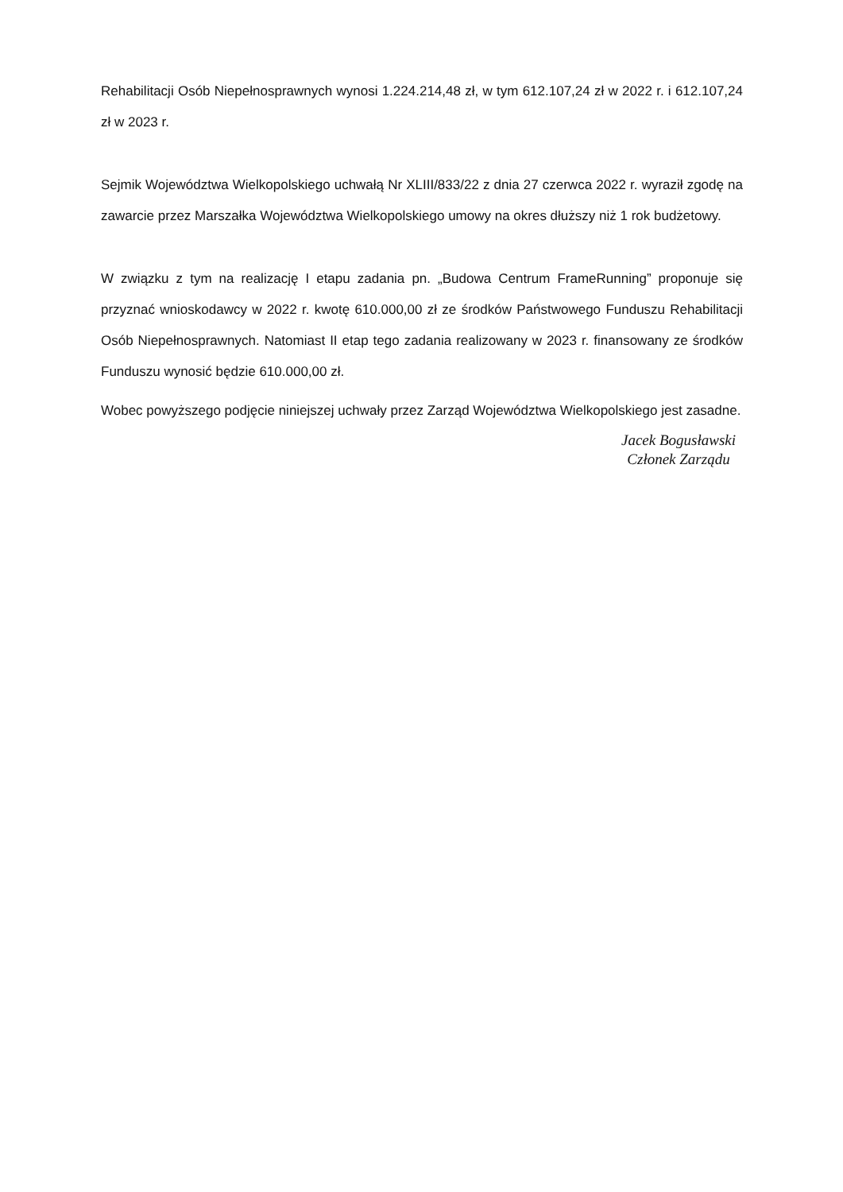Rehabilitacji Osób Niepełnosprawnych wynosi 1.224.214,48 zł, w tym 612.107,24 zł w 2022 r. i 612.107,24 zł w 2023 r.
Sejmik Województwa Wielkopolskiego uchwałą Nr XLIII/833/22 z dnia 27 czerwca 2022 r. wyraził zgodę na zawarcie przez Marszałka Województwa Wielkopolskiego umowy na okres dłuższy niż 1 rok budżetowy.
W związku z tym na realizację I etapu zadania pn. „Budowa Centrum FrameRunning” proponuje się przyznać wnioskodawcy w 2022 r. kwotę 610.000,00 zł ze środków Państwowego Funduszu Rehabilitacji Osób Niepełnosprawnych. Natomiast II etap tego zadania realizowany w 2023 r. finansowany ze środków Funduszu wynosić będzie 610.000,00 zł.
Wobec powyższego podjęcie niniejszej uchwały przez Zarząd Województwa Wielkopolskiego jest zasadne.
Jacek Bogusławski
Członek Zarządu